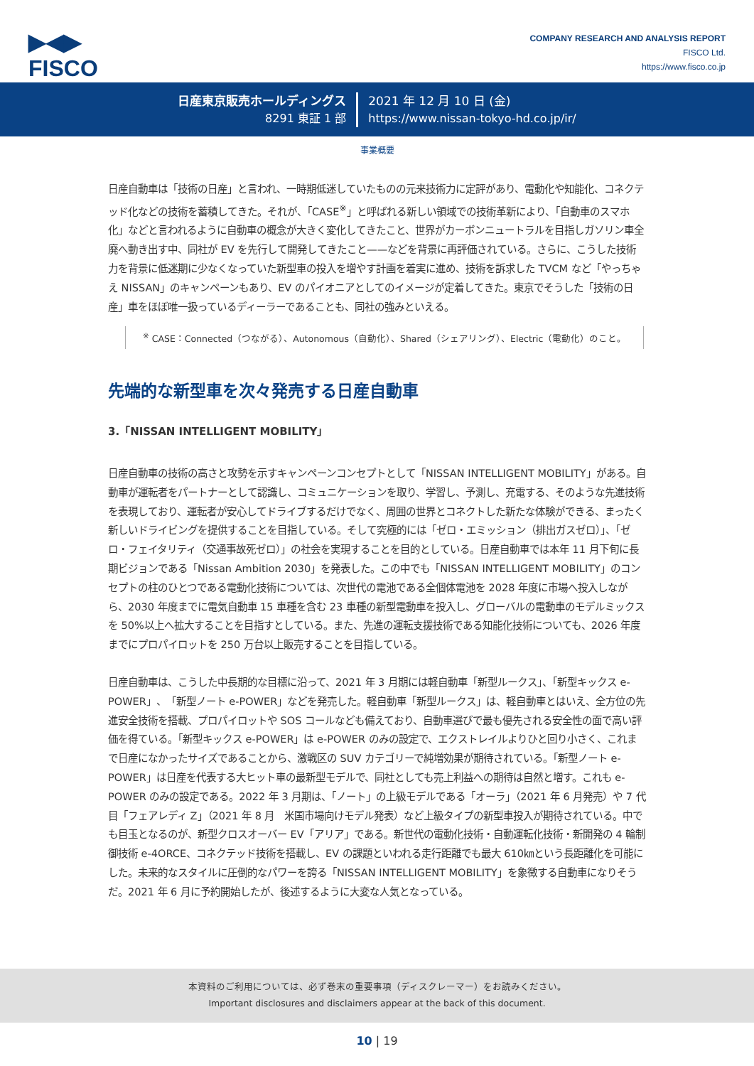▶◀▶
FISCO
COMPANY RESEARCH AND ANALYSIS REPORT
FISCO Ltd.
https://www.fisco.co.jp
日産東京販売ホールディングス
8291 東証 1 部
2021 年 12 月 10 日 (金)
https://www.nissan-tokyo-hd.co.jp/ir/
事業概要
日産自動車は「技術の日産」と言われ、一時期低迷していたものの元来技術力に定評があり、電動化や知能化、コネクテッド化などの技術を蓄積してきた。それが、「CASE<sup>※</sup>」と呼ばれる新しい領域での技術革新により、「自動車のスマホ化」などと言われるように自動車の概念が大きく変化してきたこと、世界がカーボンニュートラルを目指しガソリン車全廃へ動き出す中、同社が EV を先行して開発してきたこと——などを背景に再評価されている。さらに、こうした技術力を背景に低迷期に少なくなっていた新型車の投入を増やす計画を着実に進め、技術を訴求した TVCM など「やっちゃえ NISSAN」のキャンペーンもあり、EV のパイオニアとしてのイメージが定着してきた。東京でそうした「技術の日産」車をほぼ唯一扱っているディーラーであることも、同社の強みといえる。
<sup>※</sup> CASE：Connected（つながる）、Autonomous（自動化）、Shared（シェアリング）、Electric（電動化）のこと。
先端的な新型車を次々発売する日産自動車
3.「NISSAN INTELLIGENT MOBILITY」
日産自動車の技術の高さと攻勢を示すキャンペーンコンセプトとして「NISSAN INTELLIGENT MOBILITY」がある。自動車が運転者をパートナーとして認識し、コミュニケーションを取り、学習し、予測し、充電する、そのような先進技術を表現しており、運転者が安心してドライブするだけでなく、周囲の世界とコネクトした新たな体験ができる、まったく新しいドライビングを提供することを目指している。そして究極的には「ゼロ・エミッション（排出ガスゼロ）」、「ゼロ・フェイタリティ（交通事故死ゼロ）」の社会を実現することを目的としている。日産自動車では本年 11 月下旬に長期ビジョンである「Nissan Ambition 2030」を発表した。この中でも「NISSAN INTELLIGENT MOBILITY」のコンセプトの柱のひとつである電動化技術については、次世代の電池である全個体電池を 2028 年度に市場へ投入しながら、2030 年度までに電気自動車 15 車種を含む 23 車種の新型電動車を投入し、グローバルの電動車のモデルミックスを 50%以上へ拡大することを目指すとしている。また、先進の運転支援技術である知能化技術についても、2026 年度までにプロパイロットを 250 万台以上販売することを目指している。
日産自動車は、こうした中長期的な目標に沿って、2021 年 3 月期には軽自動車「新型ルークス」、「新型キックス e-POWER」、「新型ノート e-POWER」などを発売した。軽自動車「新型ルークス」は、軽自動車とはいえ、全方位の先進安全技術を搭載、プロパイロットや SOS コールなども備えており、自動車選びで最も優先される安全性の面で高い評価を得ている。「新型キックス e-POWER」は e-POWER のみの設定で、エクストレイルよりひと回り小さく、これまで日産になかったサイズであることから、激戦区の SUV カテゴリーで純増効果が期待されている。「新型ノート e-POWER」は日産を代表する大ヒット車の最新型モデルで、同社としても売上利益への期待は自然と増す。これも e-POWER のみの設定である。2022 年 3 月期は、「ノート」の上級モデルである「オーラ」（2021 年 6 月発売）や 7 代目「フェアレディ Z」（2021 年 8 月　米国市場向けモデル発表）など上級タイプの新型車投入が期待されている。中でも目玉となるのが、新型クロスオーバー EV「アリア」である。新世代の電動化技術・自動運転化技術・新開発の 4 輪制御技術 e-4ORCE、コネクテッド技術を搭載し、EV の課題といわれる走行距離でも最大 610㎞という長距離化を可能にした。未来的なスタイルに圧倒的なパワーを誇る「NISSAN INTELLIGENT MOBILITY」を象徴する自動車になりそうだ。2021 年 6 月に予約開始したが、後述するように大変な人気となっている。
本資料のご利用については、必ず巻末の重要事項（ディスクレーマー）をお読みください。
Important disclosures and disclaimers appear at the back of this document.
10 | 19